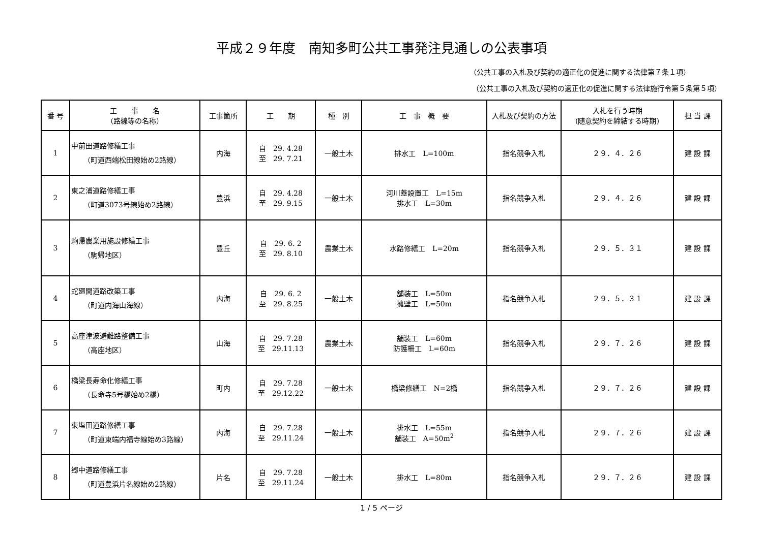平成２９年度　南知多町公共工事発注見通しの公表事項
（公共工事の入札及び契約の適正化の促進に関する法律第７条１項）
（公共工事の入札及び契約の適正化の促進に関する法律施行令第５条第５項）
| 番 号 | 工 事 名 （路線等の名称） | 工事箇所 | 工 期 | 種 別 | 工 事 概 要 | 入札及び契約の方法 | 入札を行う時期 (随意契約を締結する時期) | 担 当 課 |
| --- | --- | --- | --- | --- | --- | --- | --- | --- |
| 1 | 中前田道路修繕工事 （町道西端松田線始め2路線） | 内海 | 自 29. 4.28 至 29. 7.21 | 一般土木 | 排水工 L=100m | 指名競争入札 | ２９．４．２６ | 建 設 課 |
| 2 | 東之浦道路修繕工事 （町道3073号線始め2路線） | 豊浜 | 自 29. 4.28 至 29. 9.15 | 一般土木 | 河川蓋設置工 L=15m 排水工 L=30m | 指名競争入札 | ２９．４．２６ | 建 設 課 |
| 3 | 駒帰農業用施設修繕工事 （駒帰地区） | 豊丘 | 自 29. 6. 2 至 29. 8.10 | 農業土木 | 水路修繕工 L=20m | 指名競争入札 | ２９．５．３１ | 建 設 課 |
| 4 | 蛇廻間道路改築工事 （町道内海山海線） | 内海 | 自 29. 6. 2 至 29. 8.25 | 一般土木 | 舗装工 L=50m 擁壁工 L=50m | 指名競争入札 | ２９．５．３１ | 建 設 課 |
| 5 | 高座津波避難路整備工事 （高座地区） | 山海 | 自 29. 7.28 至 29.11.13 | 農業土木 | 舗装工 L=60m 防護柵工 L=60m | 指名競争入札 | ２９．７．２６ | 建 設 課 |
| 6 | 橋梁長寿命化修繕工事 （長命寺5号橋始め2橋） | 町内 | 自 29. 7.28 至 29.12.22 | 一般土木 | 橋梁修繕工 N=2橋 | 指名競争入札 | ２９．７．２６ | 建 設 課 |
| 7 | 東塩田道路修繕工事 （町道東端内福寺線始め3路線） | 内海 | 自 29. 7.28 至 29.11.24 | 一般土木 | 排水工 L=55m 舗装工 A=50m<sup>2</sup> | 指名競争入札 | ２９．７．２６ | 建 設 課 |
| 8 | 郷中道路修繕工事 （町道豊浜片名線始め2路線） | 片名 | 自 29. 7.28 至 29.11.24 | 一般土木 | 排水工 L=80m | 指名競争入札 | ２９．７．２６ | 建 設 課 |
1 / 5 ページ